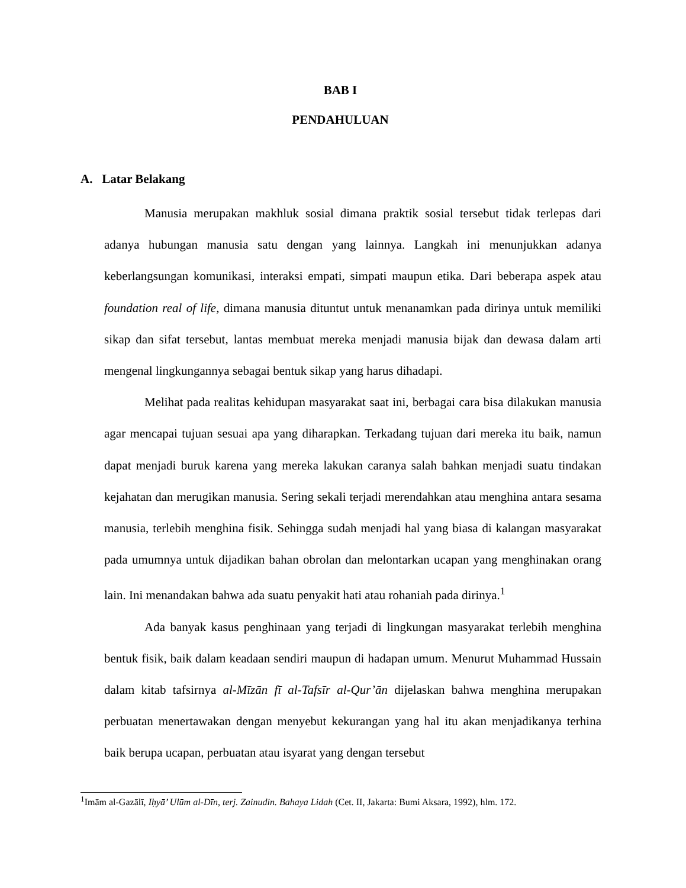BAB I
PENDAHULUAN
A. Latar Belakang
Manusia merupakan makhluk sosial dimana praktik sosial tersebut tidak terlepas dari adanya hubungan manusia satu dengan yang lainnya. Langkah ini menunjukkan adanya keberlangsungan komunikasi, interaksi empati, simpati maupun etika. Dari beberapa aspek atau foundation real of life, dimana manusia dituntut untuk menanamkan pada dirinya untuk memiliki sikap dan sifat tersebut, lantas membuat mereka menjadi manusia bijak dan dewasa dalam arti mengenal lingkungannya sebagai bentuk sikap yang harus dihadapi.
Melihat pada realitas kehidupan masyarakat saat ini, berbagai cara bisa dilakukan manusia agar mencapai tujuan sesuai apa yang diharapkan. Terkadang tujuan dari mereka itu baik, namun dapat menjadi buruk karena yang mereka lakukan caranya salah bahkan menjadi suatu tindakan kejahatan dan merugikan manusia. Sering sekali terjadi merendahkan atau menghina antara sesama manusia, terlebih menghina fisik. Sehingga sudah menjadi hal yang biasa di kalangan masyarakat pada umumnya untuk dijadikan bahan obrolan dan melontarkan ucapan yang menghinakan orang lain. Ini menandakan bahwa ada suatu penyakit hati atau rohaniah pada dirinya.<sup>1</sup>
Ada banyak kasus penghinaan yang terjadi di lingkungan masyarakat terlebih menghina bentuk fisik, baik dalam keadaan sendiri maupun di hadapan umum. Menurut Muhammad Hussain dalam kitab tafsirnya al-Mīzān fī al-Tafsīr al-Qur’ān dijelaskan bahwa menghina merupakan perbuatan menertawakan dengan menyebut kekurangan yang hal itu akan menjadikanya terhina baik berupa ucapan, perbuatan atau isyarat yang dengan tersebut
<sup>1</sup> Imām al-Gazālī, Iḥyā’ Ulūm al-Dīn, terj. Zainudin. Bahaya Lidah (Cet. II, Jakarta: Bumi Aksara, 1992), hlm. 172.